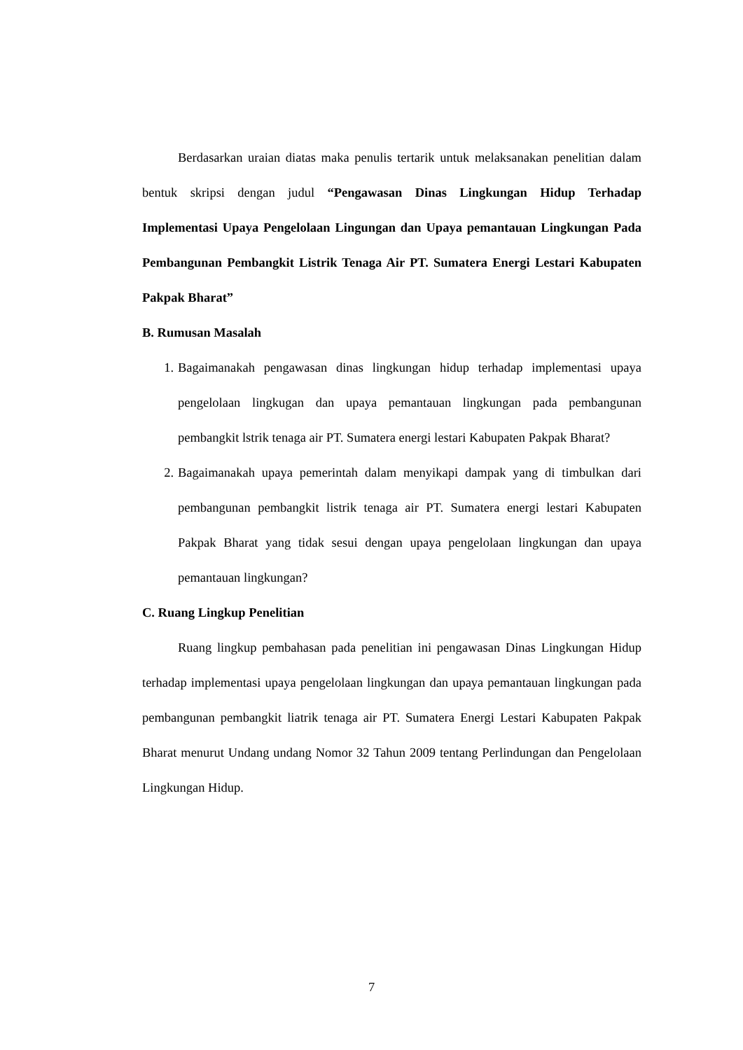Berdasarkan uraian diatas maka penulis tertarik untuk melaksanakan penelitian dalam bentuk skripsi dengan judul “Pengawasan Dinas Lingkungan Hidup Terhadap Implementasi Upaya Pengelolaan Lingungan dan Upaya pemantauan Lingkungan Pada Pembangunan Pembangkit Listrik Tenaga Air PT. Sumatera Energi Lestari Kabupaten Pakpak Bharat”
B. Rumusan Masalah
1. Bagaimanakah pengawasan dinas lingkungan hidup terhadap implementasi upaya pengelolaan lingkugan dan upaya pemantauan lingkungan pada pembangunan pembangkit lstrik tenaga air PT. Sumatera energi lestari Kabupaten Pakpak Bharat?
2. Bagaimanakah upaya pemerintah dalam menyikapi dampak yang di timbulkan dari pembangunan pembangkit listrik tenaga air PT. Sumatera energi lestari Kabupaten Pakpak Bharat yang tidak sesui dengan upaya pengelolaan lingkungan dan upaya pemantauan lingkungan?
C. Ruang Lingkup Penelitian
Ruang lingkup pembahasan pada penelitian ini pengawasan Dinas Lingkungan Hidup terhadap implementasi upaya pengelolaan lingkungan dan upaya pemantauan lingkungan pada pembangunan pembangkit liatrik tenaga air PT. Sumatera Energi Lestari Kabupaten Pakpak Bharat menurut Undang undang Nomor 32 Tahun 2009 tentang Perlindungan dan Pengelolaan Lingkungan Hidup.
7